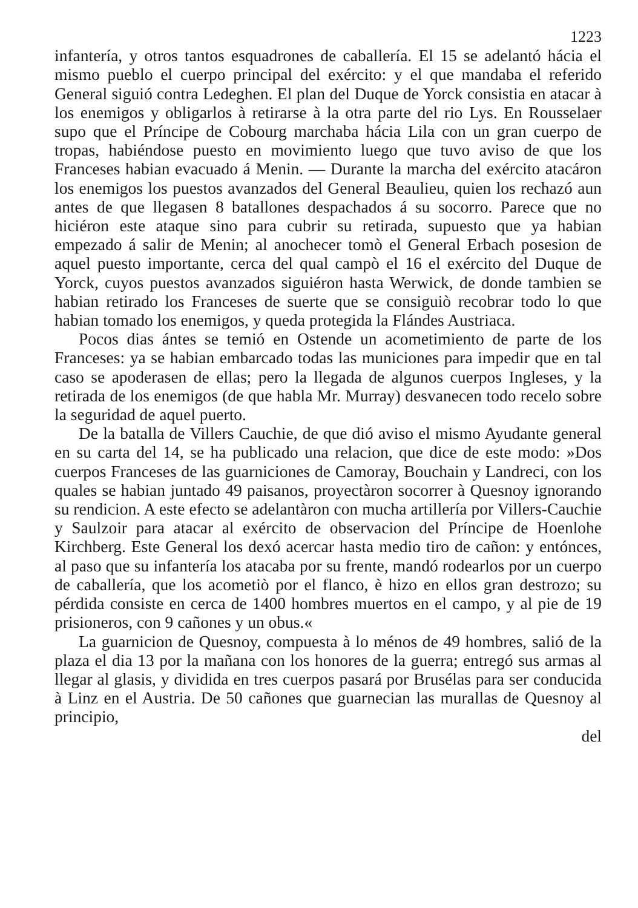1223
infantería, y otros tantos esquadrones de caballería. El 15 se adelantó hácia el mismo pueblo el cuerpo principal del exército: y el que mandaba el referido General siguió contra Ledeghen. El plan del Duque de Yorck consistia en atacar à los enemigos y obligarlos à retirarse à la otra parte del rio Lys. En Rousselaer supo que el Príncipe de Cobourg marchaba hácia Lila con un gran cuerpo de tropas, habiéndose puesto en movimiento luego que tuvo aviso de que los Franceses habian evacuado á Menin. — Durante la marcha del exército atacáron los enemigos los puestos avanzados del General Beaulieu, quien los rechazó aun antes de que llegasen 8 batallones despachados á su socorro. Parece que no hiciéron este ataque sino para cubrir su retirada, supuesto que ya habian empezado á salir de Menin; al anochecer tomò el General Erbach posesion de aquel puesto importante, cerca del qual campò el 16 el exército del Duque de Yorck, cuyos puestos avanzados siguiéron hasta Werwick, de donde tambien se habian retirado los Franceses de suerte que se consiguiò recobrar todo lo que habian tomado los enemigos, y queda protegida la Flándes Austriaca.
Pocos dias ántes se temió en Ostende un acometimiento de parte de los Franceses: ya se habian embarcado todas las municiones para impedir que en tal caso se apoderasen de ellas; pero la llegada de algunos cuerpos Ingleses, y la retirada de los enemigos (de que habla Mr. Murray) desvanecen todo recelo sobre la seguridad de aquel puerto.
De la batalla de Villers Cauchie, de que dió aviso el mismo Ayudante general en su carta del 14, se ha publicado una relacion, que dice de este modo: »Dos cuerpos Franceses de las guarniciones de Camoray, Bouchain y Landreci, con los quales se habian juntado 49 paisanos, proyectàron socorrer à Quesnoy ignorando su rendicion. A este efecto se adelantàron con mucha artillería por Villers-Cauchie y Saulzoir para atacar al exército de observacion del Príncipe de Hoenlohe Kirchberg. Este General los dexó acercar hasta medio tiro de cañon: y entónces, al paso que su infantería los atacaba por su frente, mandó rodearlos por un cuerpo de caballería, que los acometiò por el flanco, è hizo en ellos gran destrozo; su pérdida consiste en cerca de 1400 hombres muertos en el campo, y al pie de 19 prisioneros, con 9 cañones y un obus.«
La guarnicion de Quesnoy, compuesta à lo ménos de 49 hombres, salió de la plaza el dia 13 por la mañana con los honores de la guerra; entregó sus armas al llegar al glasis, y dividida en tres cuerpos pasará por Brusélas para ser conducida à Linz en el Austria. De 50 cañones que guarnecian las murallas de Quesnoy al principio,
del